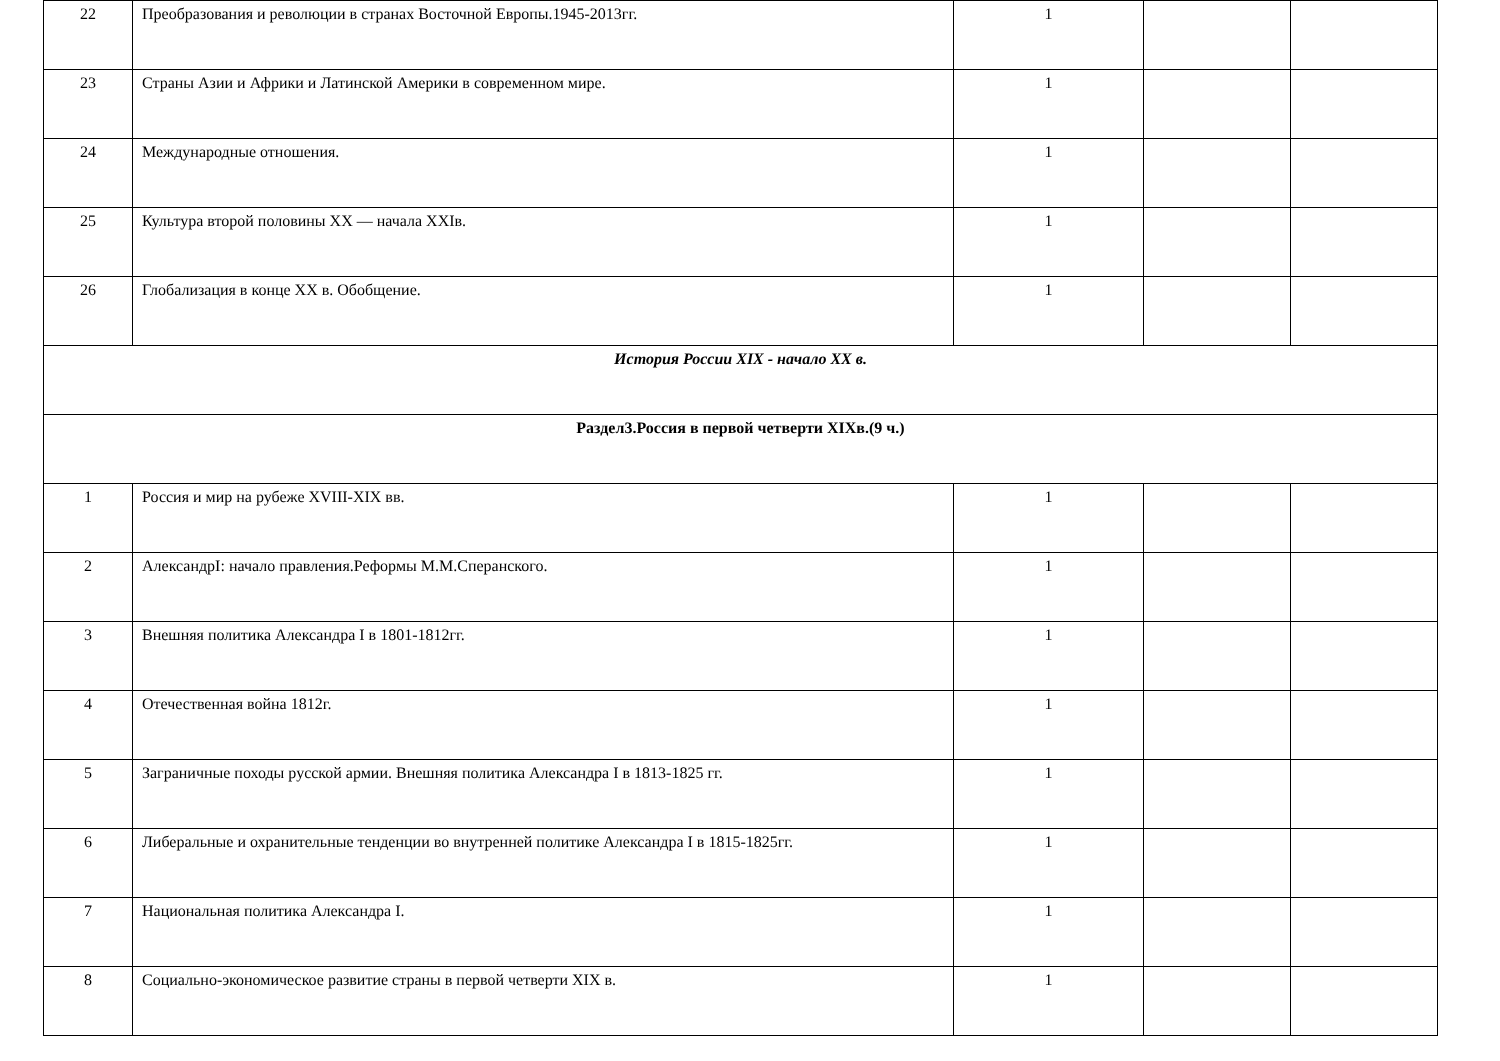| 22 | Преобразования и революции в странах Восточной Европы.1945-2013гг. | 1 | | |
| 23 | Страны Азии и Африки и Латинской Америки в современном мире. | 1 | | |
| 24 | Международные отношения. | 1 | | |
| 25 | Культура второй половины XX — начала XXIв. | 1 | | |
| 26 | Глобализация в конце XX в. Обобщение. | 1 | | |
| История России XIX - начало XX в. | | | | |
| Раздел3.Россия в первой четверти XIXв.(9 ч.) | | | | |
| 1 | Россия и мир на рубеже XVIII-XIX вв. | 1 | | |
| 2 | АлександрI: начало правления.Реформы М.М.Сперанского. | 1 | | |
| 3 | Внешняя политика Александра I в 1801-1812гг. | 1 | | |
| 4 | Отечественная война 1812г. | 1 | | |
| 5 | Заграничные походы русской армии. Внешняя политика Александра I в 1813-1825 гг. | 1 | | |
| 6 | Либеральные и охранительные тенденции во внутренней политике Александра I в 1815-1825гг. | 1 | | |
| 7 | Национальная политика Александра I. | 1 | | |
| 8 | Социально-экономическое развитие страны в первой четверти XIX в. | 1 | | |